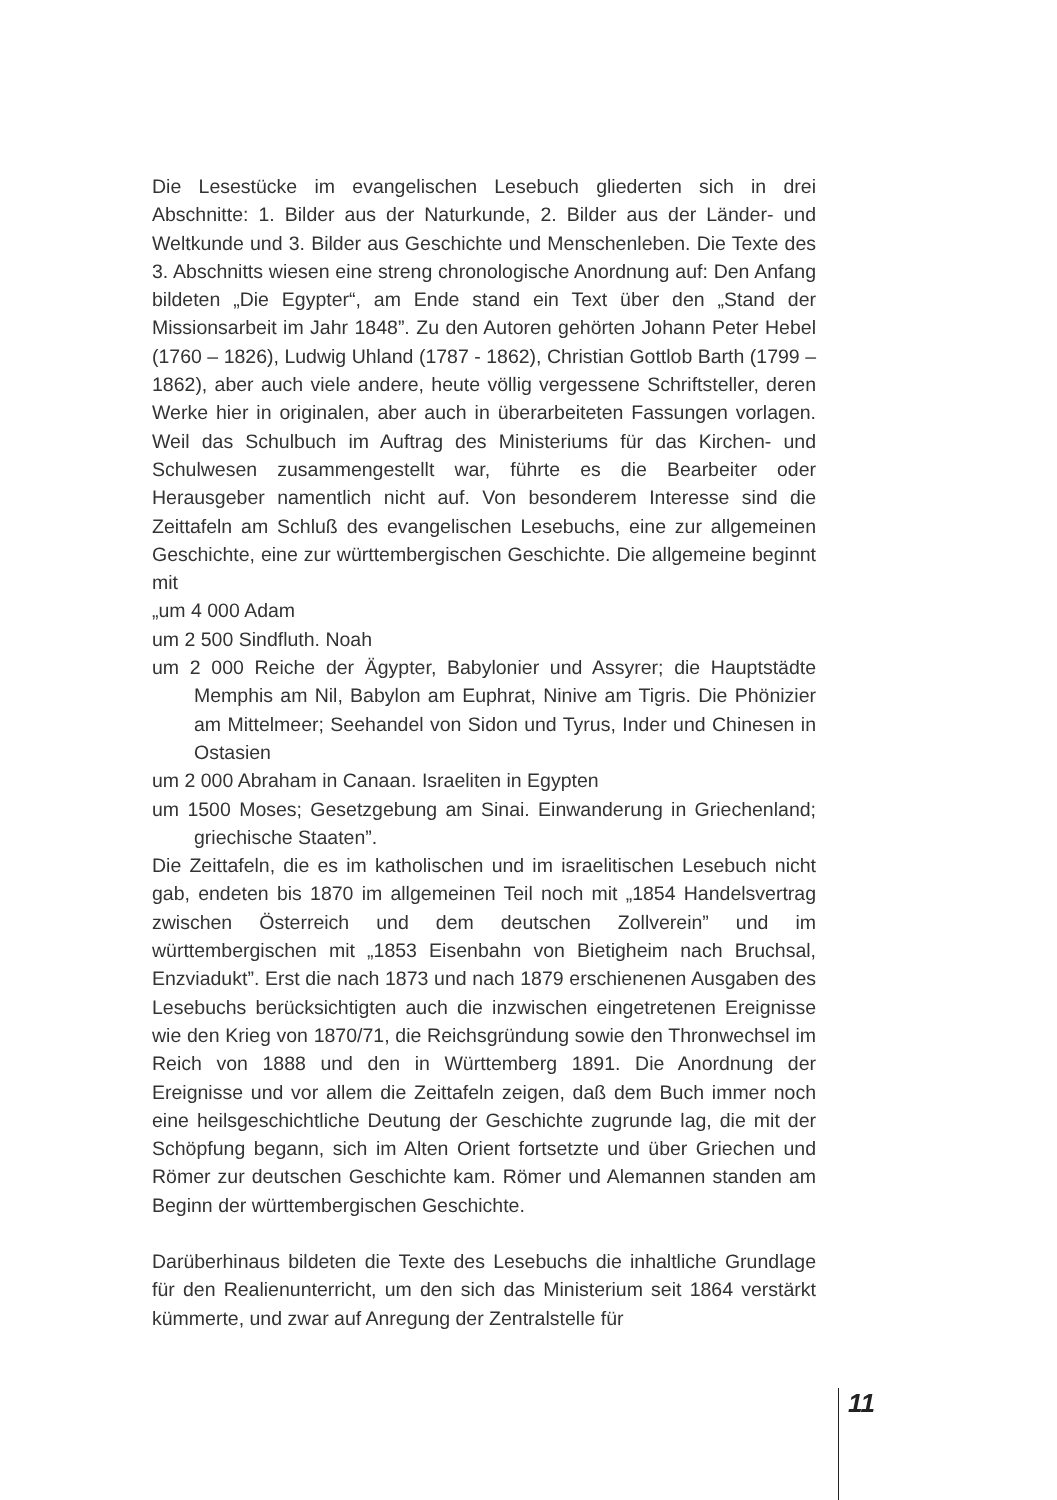Die Lesestücke im evangelischen Lesebuch gliederten sich in drei Abschnitte: 1. Bilder aus der Naturkunde, 2. Bilder aus der Länder- und Weltkunde und 3. Bilder aus Geschichte und Menschenleben. Die Texte des 3. Abschnitts wiesen eine streng chronologische Anordnung auf: Den Anfang bildeten „Die Egypter“, am Ende stand ein Text über den „Stand der Missionsarbeit im Jahr 1848”. Zu den Autoren gehörten Johann Peter Hebel (1760 – 1826), Ludwig Uhland (1787 - 1862), Christian Gottlob Barth (1799 – 1862), aber auch viele andere, heute völlig vergessene Schriftsteller, deren Werke hier in originalen, aber auch in überarbeiteten Fassungen vorlagen. Weil das Schulbuch im Auftrag des Ministeriums für das Kirchen- und Schulwesen zusammengestellt war, führte es die Bearbeiter oder Herausgeber namentlich nicht auf. Von besonderem Interesse sind die Zeittafeln am Schluß des evangelischen Lesebuchs, eine zur allgemeinen Geschichte, eine zur württembergischen Geschichte. Die allgemeine beginnt mit
„um 4 000 Adam
um 2 500 Sindfluth. Noah
um 2 000 Reiche der Ägypter, Babylonier und Assyrer; die Hauptstädte Memphis am Nil, Babylon am Euphrat, Ninive am Tigris. Die Phönizier am Mittelmeer; Seehandel von Sidon und Tyrus, Inder und Chinesen in Ostasien
um 2 000 Abraham in Canaan. Israeliten in Egypten
um 1500 Moses; Gesetzgebung am Sinai. Einwanderung in Griechenland; griechische Staaten”.
Die Zeittafeln, die es im katholischen und im israelitischen Lesebuch nicht gab, endeten bis 1870 im allgemeinen Teil noch mit „1854 Handelsvertrag zwischen Österreich und dem deutschen Zollverein” und im württembergischen mit „1853 Eisenbahn von Bietigheim nach Bruchsal, Enzviadukt”. Erst die nach 1873 und nach 1879 erschienenen Ausgaben des Lesebuchs berücksichtigten auch die inzwischen eingetretenen Ereignisse wie den Krieg von 1870/71, die Reichsgründung sowie den Thronwechsel im Reich von 1888 und den in Württemberg 1891. Die Anordnung der Ereignisse und vor allem die Zeittafeln zeigen, daß dem Buch immer noch eine heilsgeschichtliche Deutung der Geschichte zugrunde lag, die mit der Schöpfung begann, sich im Alten Orient fortsetzte und über Griechen und Römer zur deutschen Geschichte kam. Römer und Alemannen standen am Beginn der württembergischen Geschichte.
Darüberhinaus bildeten die Texte des Lesebuchs die inhaltliche Grundlage für den Realienunterricht, um den sich das Ministerium seit 1864 verstärkt kümmerte, und zwar auf Anregung der Zentralstelle für
11